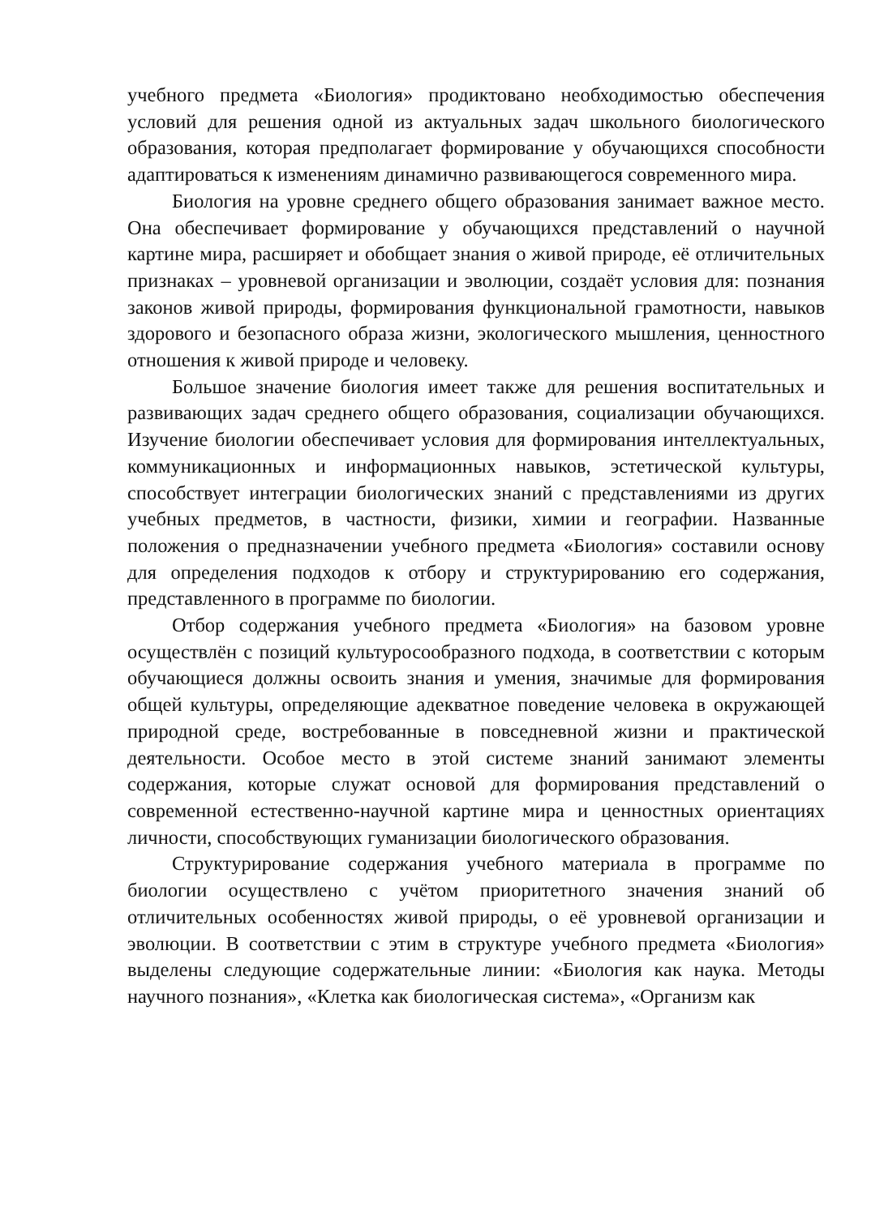учебного предмета «Биология» продиктовано необходимостью обеспечения условий для решения одной из актуальных задач школьного биологического образования, которая предполагает формирование у обучающихся способности адаптироваться к изменениям динамично развивающегося современного мира.
Биология на уровне среднего общего образования занимает важное место. Она обеспечивает формирование у обучающихся представлений о научной картине мира, расширяет и обобщает знания о живой природе, её отличительных признаках – уровневой организации и эволюции, создаёт условия для: познания законов живой природы, формирования функциональной грамотности, навыков здорового и безопасного образа жизни, экологического мышления, ценностного отношения к живой природе и человеку.
Большое значение биология имеет также для решения воспитательных и развивающих задач среднего общего образования, социализации обучающихся. Изучение биологии обеспечивает условия для формирования интеллектуальных, коммуникационных и информационных навыков, эстетической культуры, способствует интеграции биологических знаний с представлениями из других учебных предметов, в частности, физики, химии и географии. Названные положения о предназначении учебного предмета «Биология» составили основу для определения подходов к отбору и структурированию его содержания, представленного в программе по биологии.
Отбор содержания учебного предмета «Биология» на базовом уровне осуществлён с позиций культуросообразного подхода, в соответствии с которым обучающиеся должны освоить знания и умения, значимые для формирования общей культуры, определяющие адекватное поведение человека в окружающей природной среде, востребованные в повседневной жизни и практической деятельности. Особое место в этой системе знаний занимают элементы содержания, которые служат основой для формирования представлений о современной естественно-научной картине мира и ценностных ориентациях личности, способствующих гуманизации биологического образования.
Структурирование содержания учебного материала в программе по биологии осуществлено с учётом приоритетного значения знаний об отличительных особенностях живой природы, о её уровневой организации и эволюции. В соответствии с этим в структуре учебного предмета «Биология» выделены следующие содержательные линии: «Биология как наука. Методы научного познания», «Клетка как биологическая система», «Организм как